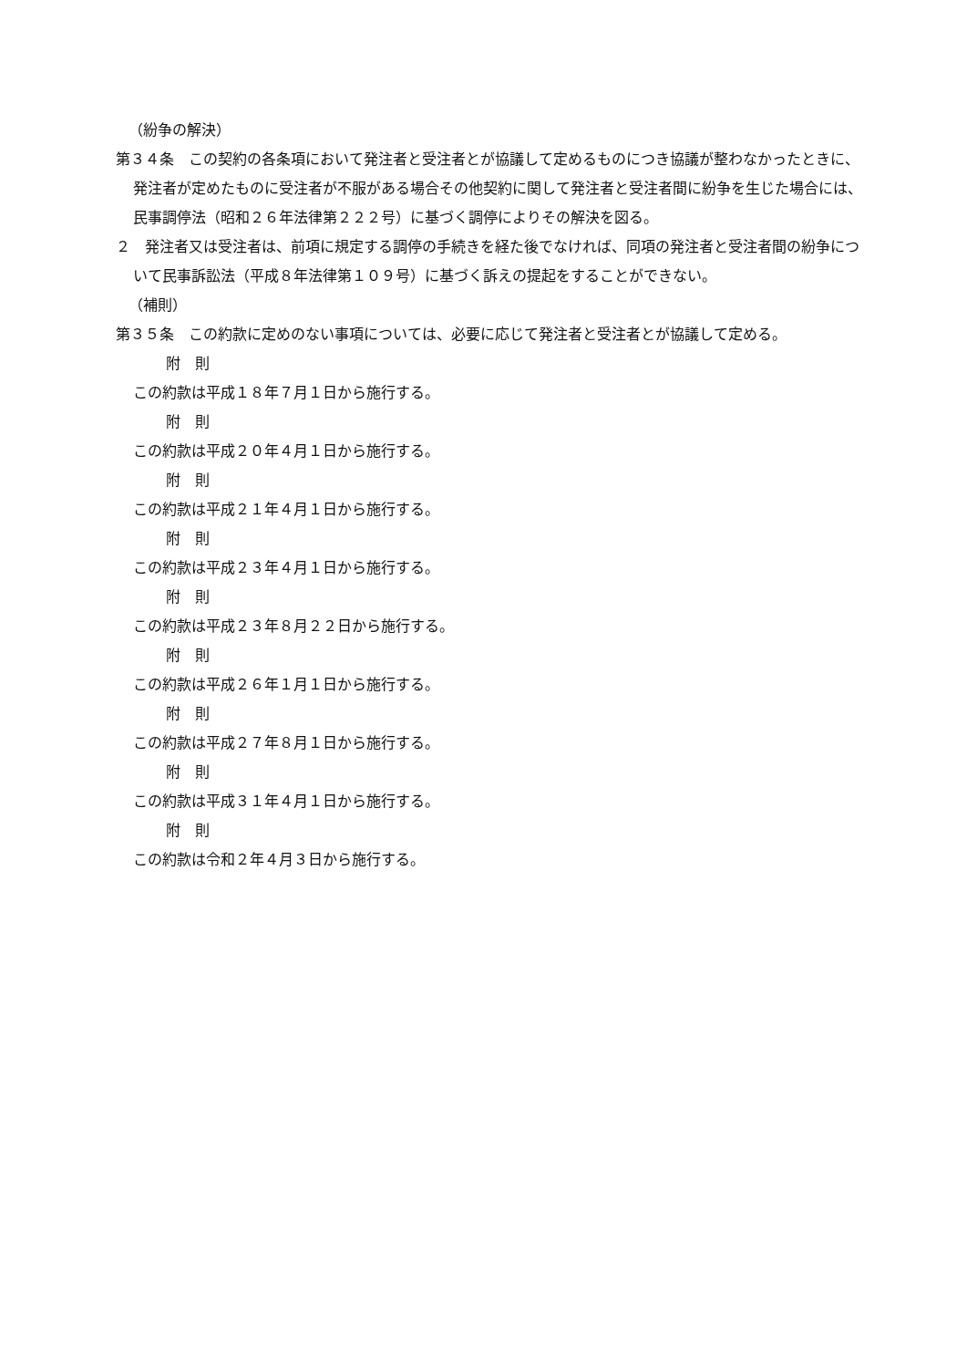（紛争の解決）
第３４条　この契約の各条項において発注者と受注者とが協議して定めるものにつき協議が整わなかったときに、発注者が定めたものに受注者が不服がある場合その他契約に関して発注者と受注者間に紛争を生じた場合には、民事調停法（昭和２６年法律第２２２号）に基づく調停によりその解決を図る。
２　発注者又は受注者は、前項に規定する調停の手続きを経た後でなければ、同項の発注者と受注者間の紛争について民事訴訟法（平成８年法律第１０９号）に基づく訴えの提起をすることができない。
（補則）
第３５条　この約款に定めのない事項については、必要に応じて発注者と受注者とが協議して定める。
附　則
この約款は平成１８年７月１日から施行する。
附　則
この約款は平成２０年４月１日から施行する。
附　則
この約款は平成２１年４月１日から施行する。
附　則
この約款は平成２３年４月１日から施行する。
附　則
この約款は平成２３年８月２２日から施行する。
附　則
この約款は平成２６年１月１日から施行する。
附　則
この約款は平成２７年８月１日から施行する。
附　則
この約款は平成３１年４月１日から施行する。
附　則
この約款は令和２年４月３日から施行する。